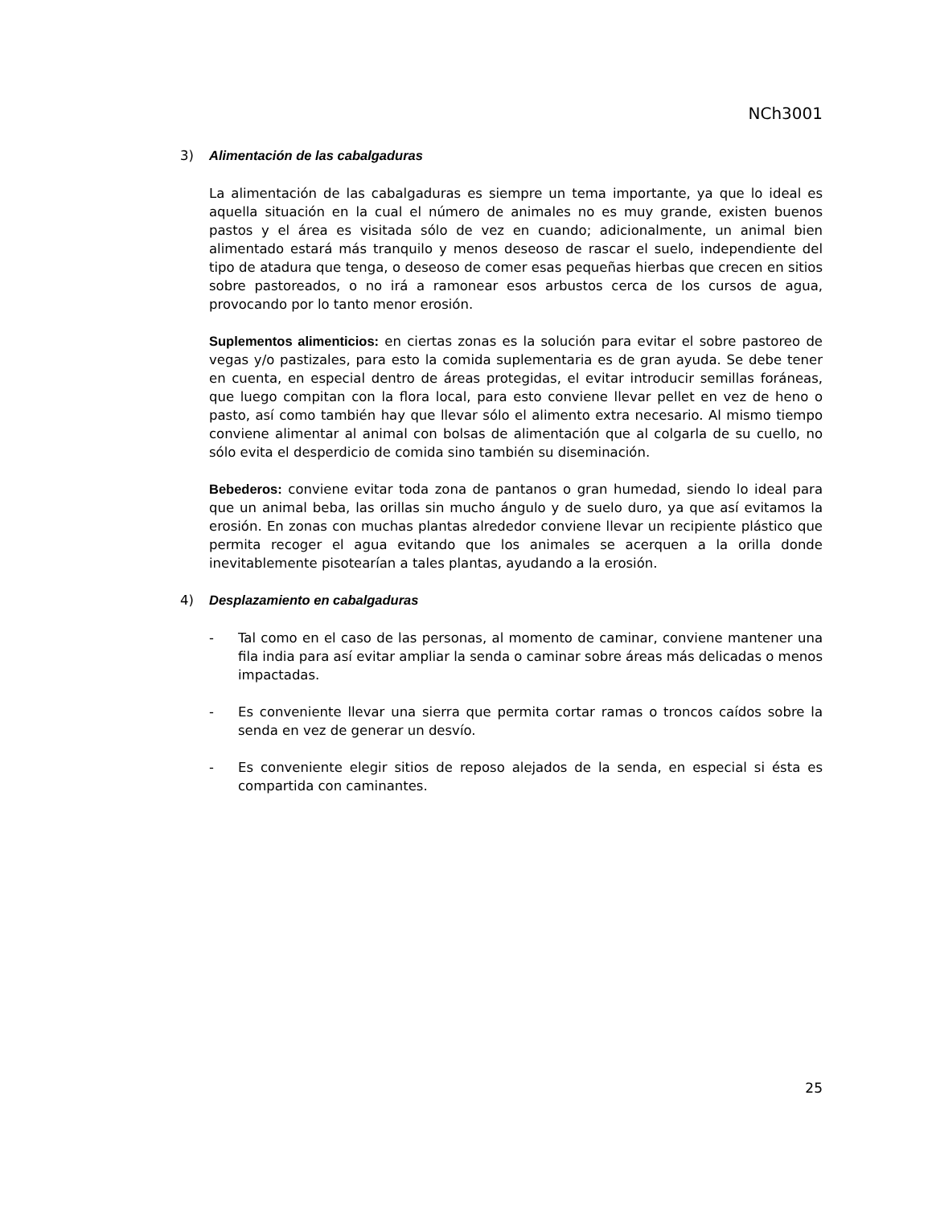NCh3001
3) Alimentación de las cabalgaduras
La alimentación de las cabalgaduras es siempre un tema importante, ya que lo ideal es aquella situación en la cual el número de animales no es muy grande, existen buenos pastos y el área es visitada sólo de vez en cuando; adicionalmente, un animal bien alimentado estará más tranquilo y menos deseoso de rascar el suelo, independiente del tipo de atadura que tenga, o deseoso de comer esas pequeñas hierbas que crecen en sitios sobre pastoreados, o no irá a ramonear esos arbustos cerca de los cursos de agua, provocando por lo tanto menor erosión.
Suplementos alimenticios: en ciertas zonas es la solución para evitar el sobre pastoreo de vegas y/o pastizales, para esto la comida suplementaria es de gran ayuda. Se debe tener en cuenta, en especial dentro de áreas protegidas, el evitar introducir semillas foráneas, que luego compitan con la flora local, para esto conviene llevar pellet en vez de heno o pasto, así como también hay que llevar sólo el alimento extra necesario. Al mismo tiempo conviene alimentar al animal con bolsas de alimentación que al colgarla de su cuello, no sólo evita el desperdicio de comida sino también su diseminación.
Bebederos: conviene evitar toda zona de pantanos o gran humedad, siendo lo ideal para que un animal beba, las orillas sin mucho ángulo y de suelo duro, ya que así evitamos la erosión. En zonas con muchas plantas alrededor conviene llevar un recipiente plástico que permita recoger el agua evitando que los animales se acerquen a la orilla donde inevitablemente pisotearían a tales plantas, ayudando a la erosión.
4) Desplazamiento en cabalgaduras
- Tal como en el caso de las personas, al momento de caminar, conviene mantener una fila india para así evitar ampliar la senda o caminar sobre áreas más delicadas o menos impactadas.
- Es conveniente llevar una sierra que permita cortar ramas o troncos caídos sobre la senda en vez de generar un desvío.
- Es conveniente elegir sitios de reposo alejados de la senda, en especial si ésta es compartida con caminantes.
25